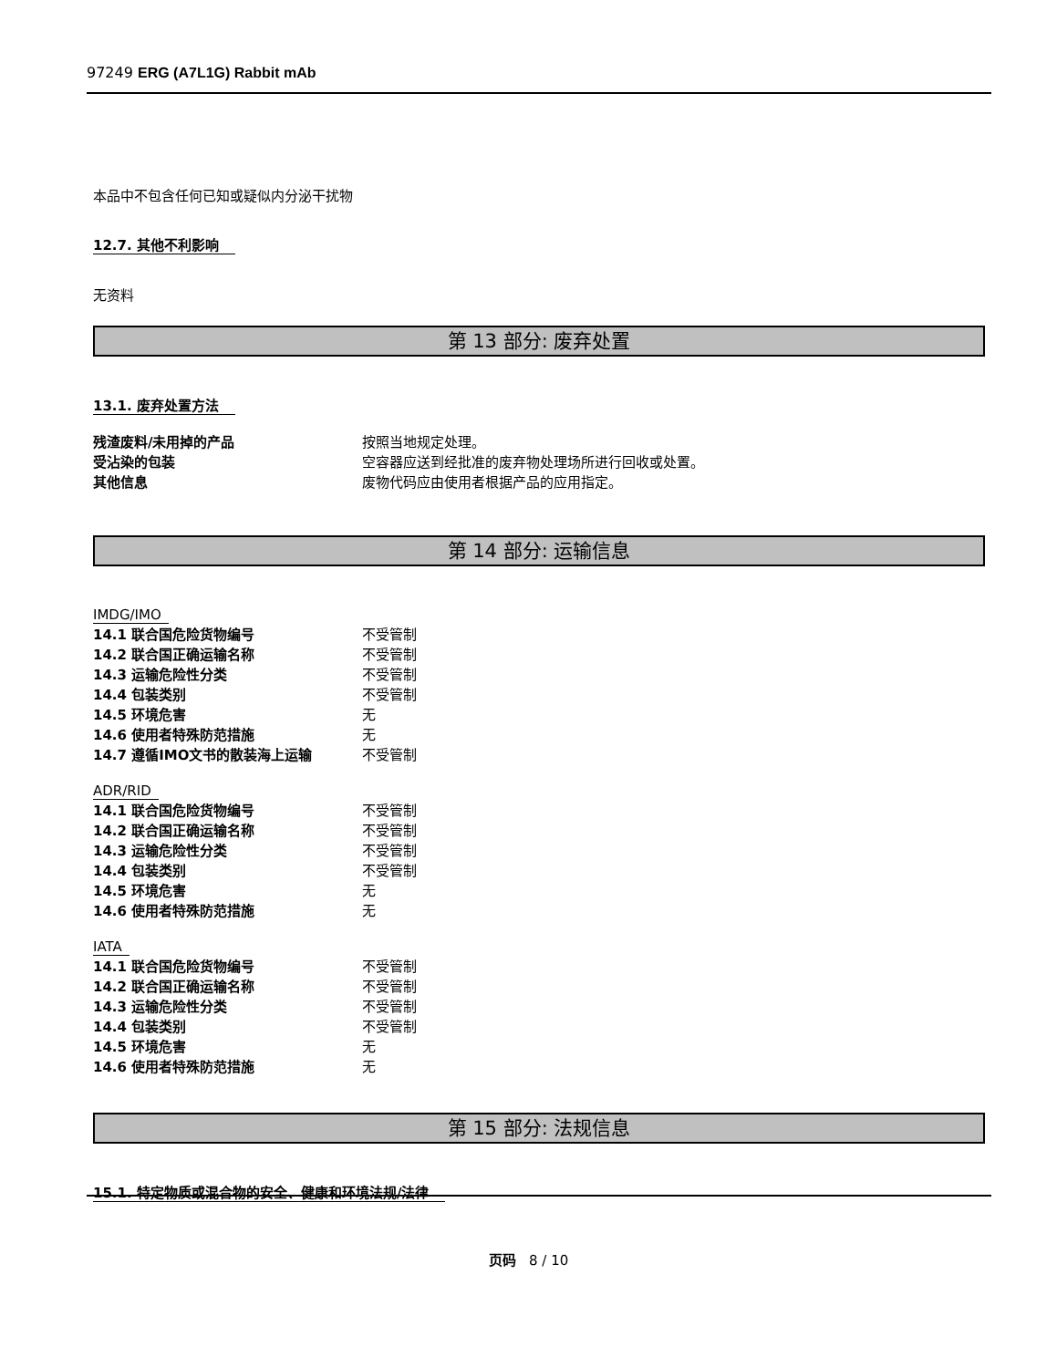97249 ERG (A7L1G) Rabbit mAb
本品中不包含任何已知或疑似内分泌干扰物
12.7. 其他不利影响
无资料
第 13 部分: 废弃处置
13.1. 废弃处置方法
| 残渣废料/未用掉的产品 | 按照当地规定处理。 |
| 受沾染的包装 | 空容器应送到经批准的废弃物处理场所进行回收或处置。 |
| 其他信息 | 废物代码应由使用者根据产品的应用指定。 |
第 14 部分: 运输信息
IMDG/IMO
| 14.1 联合国危险货物编号 | 不受管制 |
| 14.2 联合国正确运输名称 | 不受管制 |
| 14.3 运输危险性分类 | 不受管制 |
| 14.4 包装类别 | 不受管制 |
| 14.5 环境危害 | 无 |
| 14.6 使用者特殊防范措施 | 无 |
| 14.7 遵循IMO文书的散装海上运输 | 不受管制 |
ADR/RID
| 14.1 联合国危险货物编号 | 不受管制 |
| 14.2 联合国正确运输名称 | 不受管制 |
| 14.3 运输危险性分类 | 不受管制 |
| 14.4 包装类别 | 不受管制 |
| 14.5 环境危害 | 无 |
| 14.6 使用者特殊防范措施 | 无 |
IATA
| 14.1 联合国危险货物编号 | 不受管制 |
| 14.2 联合国正确运输名称 | 不受管制 |
| 14.3 运输危险性分类 | 不受管制 |
| 14.4 包装类别 | 不受管制 |
| 14.5 环境危害 | 无 |
| 14.6 使用者特殊防范措施 | 无 |
第 15 部分: 法规信息
15.1. 特定物质或混合物的安全、健康和环境法规/法律
页码 8 / 10